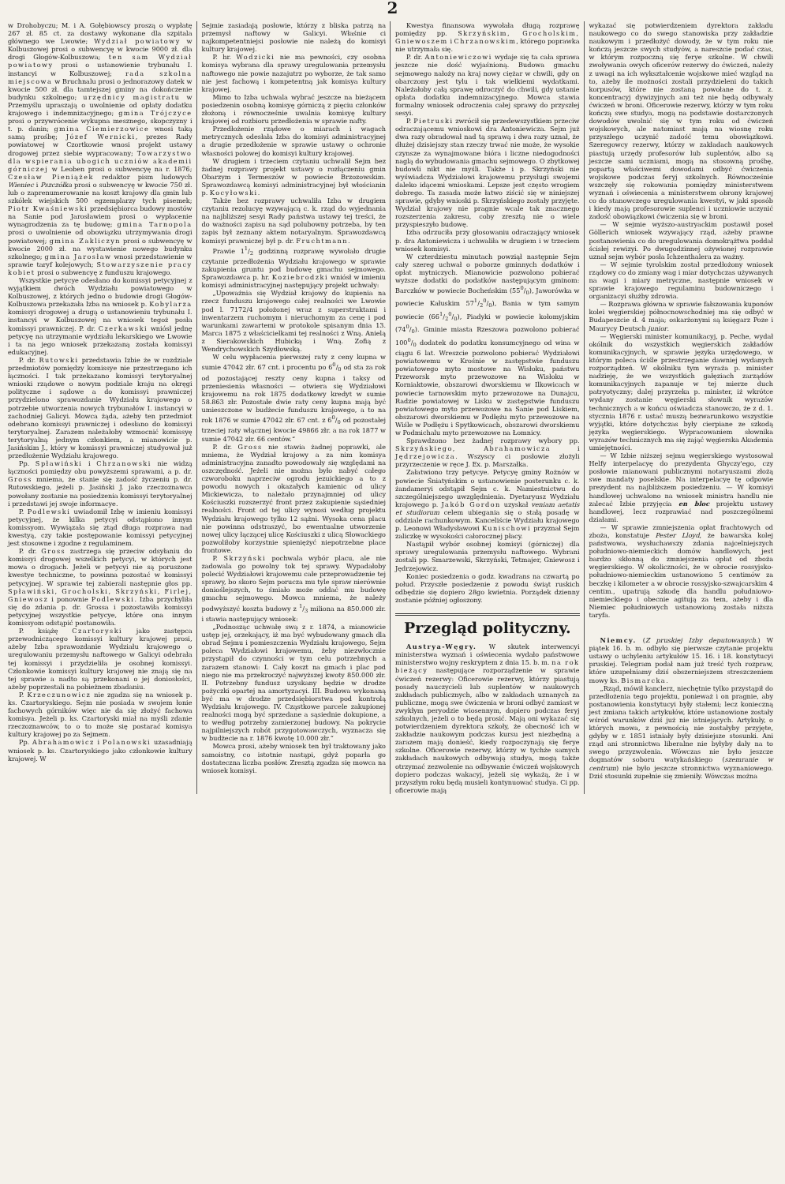2
w Drohobyczu; M. i A. Gołębiowscy proszą o wypłatę 267 zł. 85 ct. za dostawy wykonane dla szpitala głównego we Lwowie; Wydział powiatowy w Kolbuszowej prosi o subwencyę w kwocie 9000 zł. dla drogi Głogów-Kolbuszowa; ten sam Wydział powiatowy prosi o ustanowienie trybunału I. instancyi w Kolbuszowej; rada szkolna miejscowa w Bruchnalu prosi o jednorazowy datek w kwocie 500 zł. dla tamtejszej gminy na dokończenie budynku szkolnego; urzędnicy magistratu w Przemyślu upraszają o uwolnienie od opłaty dodatku krajowego i indemnizacyjnego; gmina Trójczyce prosi o przywrócenie wykupna mesznego, skopczyzny i t. p. danin; gmina Ciemierzowice wnosi taką samą prośbę; Józef Wernicki, prezes Rady powiatowej w Czortkowie wnosi projekt ustawy drogowej przez siebie wypracowany; Towarzystwo dla wspierania ubogich uczniów akademii górniczej w Leoben prosi o subwencyę na r. 1876; Czesław Pieniążek redaktor pism ludowych Wieniec i Pszczółka prosi o subwencyę w kwocie 750 zł. lub o zaprenumerowanie na koszt krajowy dla gmin lub szkółek wiejskich 500 egzemplarzy tych pisemek; Piotr Kwaśniewski przedsiębiorca budowy mostów na Sanie pod Jarosławiem prosi o wypłacenie wynagrodzenia za tę budowę; gmina Tarnopola prosi o uwolnienie od obowiązku utrzymywania drogi powiatowej; gmina Zakliczyn prosi o subwencyę w kwocie 2000 zł. na wystawienie nowego budynku szkolnego; gmina Jarosław wnosi przedstawienie w sprawie taryf kolejowych; Stowarzyszenie pracy kobiet prosi o subwencyę z funduszu krajowego.
Wszystkie petycye odesłano do komissyi petycyjnej z wyjątkiem dwóch Wydziału powiatowego w Kolbuszowej, z których jedno o budowie drogi Głogów-Kolbuszowa przekazała Izba na wniosek p. Kobylarza komissyi drogowej a drugą o ustanowieniu trybunału I. instancyi w Kolbuszowej na wniosek tegoż posła komissyi prawniczej. P. dr. Czerkawski wniósł jednę petycyę na utrzymanie wydziału lekarskiego we Lwowie i ta na jego wniosek przekazaną została komissyi edukacyjnej.
P. dr. Rutowski przedstawia Izbie że w rozdziale przedmiotów pomiędzy komissye nie przestrzegano ich łączności. I tak przekazano komissyi terytoryalnej wnioski rządowe o nowym podziale kraju na okręgi polityczne i sądowe a do komissyi prawniczej przydzielono sprawozdanie Wydziału krajowego o potrzebie utworzenia nowych trybunałów I. instancyi w zachodniej Galicyi. Mowca żąda, ażeby ten przedmiot odebrano komissyi prawniczej i odesłano do komissyi terytoryalnej. Zarazem należałoby wzmocnić komissyę terytoryalną jednym członkiem, a mianowicie p. Jasińskim J., który w komissyi prawniczej studyował już przedłożenie Wydziału krajowego.
Pp. Spławiński i Chrzanowski nie widzą łączności pomiędzy obu powyższemi sprawami, a p. dr. Gross mniema, że stanie się zadość życzeniu p. dr. Rutowskiego, jeżeli p. Jasiński J. jako rzeczoznawca powołany zostanie na posiedzenia komissyi terytoryalnej i przedstawi jej swoje informacye.
P. Podlewski uwiadomił Izbę w imieniu komissyi petycyjnej, że kilka petycyi odstąpiono innym komissyom. Wywiązała się ztąd długa rozprawa nad kwestyą, czy takie postępowanie komissyi petycyjnej jest stosowne i zgodne z regulaminem.
P. dr. Gross zastrzega się przeciw odsyłaniu do komissyi drogowej wszelkich petycyi, w których jest mowa o drogach. Jeżeli w petycyi nie są poruszone kwestye techniczne, to powinna pozostać w komissyi petycyjnej. W sprawie tej zabierali następnie głos pp. Spławiński, Grocholski, Skrzyński, Firlej, Gniewosz i ponownie Podlewski. Izba przychyliła się do zdania p. dr. Grossa i pozostawiła komissyi petycyjnej wszystkie petycye, które ona innym komissyom odstąpić postanowiła.
P. książę Czartoryski jako zastępca przewodniczącego komissyi kultury krajowej prosi, ażeby Izba sprawozdanie Wydziału krajowego o uregulowaniu przemysłu naftowego w Galicyi odebrała tej komissyi i przydzieliła je osobnej komissyi. Członkowie komissyi kultury krajowej nie znają się na tej sprawie a nadto są przekonani o jej doniosłości, ażeby poprzestali na pobieżnem zbadaniu.
P. Krzeczunowicz nie zgadza się na wniosek p. ks. Czartoryskiego. Sejm nie posiada w swojem łonie fachowych górników więc nie da się złożyć fachowa komisya. Jeżeli p. ks. Czartoryski miał na myśli zdanie rzeczoznawców, to o to może się postarać komisya kultury krajowej po za Sejmem.
Pp. Abrahamowicz i Polanowski uzasadniają wniosek p. ks. Czartoryskiego jako członkowie kultury krajowej. W
Sejmie zasiadają posłowie, którzy z bliska patrzą na przemysł naftowy w Galicyi. Właśnie ci najkompetentniejsi posłowie nie należą do komisyi kultury krajowej.
P. hr. Wodzicki nie ma pewności, czy osobna komisya wybrana dla sprawy uregulowania przemysłu naftowego nie powie nazajutrz po wyborze, że tak samo nie jest fachową i kompetentną jak komisya kultury krajowej.
Mimo to Izba uchwala wybrać jeszcze na bieżącem posiedzenin osobną komisyę górniczą z pięciu członków złożoną i równocześnie uwalnia komisyę kultury krajowej od rozbioru przedłożenia w sprawie nafty.
Przedłożenie rządowe o miarach i wagach metrycznych odesłała Izba do komisyi administracyjnej a drugie przedłożenie w sprawie ustawy o ochronie własności polowej do komisyi kultury krajowej.
W drugiem i trzeciem czytaniu uchwalił Sejm bez żadnej rozprawy projekt ustawy o rozłączeniu gmin Obarzym i Termeszów w powiecie Brzozowskim. Sprawozdawcą komisyi administracyjnej był włościanin p. Kocyłowski.
Także bez rozprawy uchwaliła Izba w drugiem czytaniu rezolucyę wzywającą c. k. rząd do wyjednania na najbliższej sesyi Rady państwa ustawy tej treści, że do ważności zapisu na sąd polubowny potrzeba, by ten zapis był zeznany aktem notaryalnym. Sprawozdawcą komisyi prawniczej był p. dr. Fruchtmann.
Prawie 11/2 godzinną rozprawę wywołało drugie czytanie przedłożenia Wydziału krajowego w sprawie zakupienia gruntu pod budowę gmachu sejmowego. Sprawozdawca p. hr. Koziebrodzki wniósł w imieniu komisyi administracyjnej następujący projekt uchwały:
„Upoważnia się Wydział krajowy do kupienia na rzecz funduszu krajowego całej realności we Lwowie pod l. 7172/4 położonej wraz z superstruktami i inwentarzem ruchomym i nieruchomym za cenę i pod warunkami zawartemi w protokole spisanym dnia 13. Marca 1875 z właścicielkami tej realności z Wną. Anielą z Sierakowskich Hubicką i Wną. Zofią z Wendrychowskich Szydłowską.
W celu wypłacenia pierwszej raty z ceny kupna w sumie 47042 złr. 67 cnt. i procentu po 60/0 od sta za rok od pozostającej reszty ceny kupna i taksy od przeniesienia własności — otwiera się Wydziałowi krajowemu na rok 1875 dodatkowy kredyt w sumie 58.863 złr. Pozostałe dwie raty ceny kupna mają być umieszczone w budżecie funduszu krajowego, a to na rok 1876 w sumie 47042 złr. 67 cnt. z 60/0 od pozostałej trzeciej raty włącznej kwocie 49866 złr. a na rok 1877 w sumie 47042 złr. 66 centów.“
P. dr. Gross nie stawia żadnej poprawki, ale mniema, że Wydział krajowy a za nim komisya administracyjna zanadto powodowały się względami na oszczędność. Jeżeli nie można było nabyć całego czworoboku naprzeciw ogrodu jezuickiego a to z powodu nowych i okazałych kamienic od ulicy Mickiewicza, to należało przynajmniej od ulicy Kościuszki rozszerzyć front przez zakupienie sąsiedniej realności. Front od tej ulicy wynosi według projektu Wydziału krajowego tylko 12 sążni. Wysoka cena placu nie powinna odstraszyć, bo ewentualne utworzenie nowej ulicy łączącej ulicę Kościuszki z ulicą Słowackiego pozwoliłoby korzystnie spieniężyć niepotrzebne place frontowe.
P. Skrzyński pochwala wybór placu, ale nie zadowala go powolny tok tej sprawy. Wypadałoby polecić Wydziałowi krajowemu całe przeprowadzenie tej sprawy, bo skoro Sejm porucza mu tyle spraw nierównie donioślejszych, to śmiało może oddać mu budowę gmachu sejmowego. Mowca mniema, że należy podwyższyć koszta budowy z 1/3 miliona na 850.000 złr. i stawia następujący wniosek:
„Podnosząc uchwałę swą z r. 1874, a mianowicie ustęp jej, orzekający, iż ma być wybudowany gmach dla obrad Sejmu i pomieszczenia Wydziału krajowego, Sejm poleca Wydziałowi krajowemu, żeby niezwłocznie przystąpił do czynności w tym celu potrzebnych a zarazem stanowi: I. Cały koszt na gmach i plac pod niego nie ma przekroczyć najwyższej kwoty 850.000 złr. II. Potrzebny fundusz uzyskany będzie w drodze pożyczki opartej na amortyzacyi. III. Budowa wykonaną być ma w drodze przedsiębiorstwa pod kontrolą Wydziału krajowego. IV. Cząstkowe parcele zakupionej realności mogą być sprzedane a sąsiednie dokupione, a to według potrzeby zamierzonej budowy. Na pokrycie najpilniejszych robót przygotowawczych, wyznacza się w budżecie na r. 1876 kwotę 10.000 złr.“
Mowca prosi, ażeby wniosek ten był traktowany jako samoistny, co istotnie nastąpi, gdyż poparła go dostateczna liczba posłów. Zresztą zgadza się mowca na wniosek komisyi.
Kwestya finansowa wywołała długą rozprawę pomiędzy pp. Skrzyńskim, Grocholskim, Gniewoszem i Chrzanowskim, którego poprawka nie utrzymała się.
P. dr. Antoniewiczowi wydaje się ta cała sprawa jeszcze nie dość wyjaśnioną. Budowa gmachu sejmowego nałoży na kraj nowy ciężar w chwili, gdy on obarczony jest tylu i tak wielkiemi wydatkami. Należałoby całą sprawę odroczyć do chwili, gdy ustanie opłata dodatku indemnizacyjnego. Mowca stawia formalny wniosek odroczenia całej sprawy do przyszłej sesyi.
P. Pietruski zwrócił się przedewszystkiem przeciw odraczającemu wnioskowi dra Antoniewicza. Sejm już dwa razy obradował nad tą sprawą i dwa razy uznał, że dłużej dzisiejszy stan rzeczy trwać nie może, że wysokie czynsze za wynajmowane bióra i liczne niedogodności naglą do wybudowania gmachu sejmowego. O zbytkowej budowli nikt nie myśli. Także i p. Skrzyński nie wyświadcza Wydziałowi krajowemu przysługi swojemi daleko idącemi wnioskami. Lepsze jest często wrogiem dobrego. Ta zasada może łatwo ziścić się w niniejszej sprawie, gdyby wnioski p. Skrzyńskiego zostały przyjęte. Wydział krajowy nie pragnie wcale tak znacznego rozszerzenia zakresu, coby zresztą nie o wiele przyspieszyło budowę.
Izba odrzuciła przy głosowaniu odraczający wniosek p. dra Antoniewicza i uchwaliła w drugiem i w trzeciem wniosek komisyi.
W czterdziestu minutach powziął następnie Sejm cały szereg uchwał o poborze gminnych dodatków i opłat mytniczych. Mianowicie pozwolono pobierać wyższe dodatki do podatków następującym gminom: Barczków w powiecie Bocheńskim (550/0), Jaworówka w powiecie Kałuskim 571/20/0), Bania w tym samym powiecie (661/20/0), Piadyki w powiecie kołomyjskim (740/0). Gminie miasta Rzeszowa pozwolono pobierać 1000/0 dodatek do podatku konsumcyjnego od wina w ciągu 6 lat. Wreszcie pozwolono pobierać Wydziałowi powiatowemu w Krośnie w zastępstwie funduszu powiatowego myto mostowe na Wisłoku, państwu Przeworsk myto przewozowe na Wisłoku w Korniaktowie, obszarowi dworskiemu w Ilkowicach w powiecie tarnowskim myto przewozowe na Dunajcu, Radzie powiatowej w Lisku w zastępstwie funduszu powiatowego myto przewozowe na Sanie pod Liskiem, obszarowi dworskiemu w Podłężu myto przewozowe na Wiśle w Podłężu i Spytkowicach, obszarowi dworskiemu w Podmichalu myto przewozowe na Łomnicy.
Sprawdzono bez żadnej rozprawy wybory pp. Skrzyńskiego, Abrahamowicza i Jędrzejowicza. Wszyscy ci posłowie złożyli przyrzeczenie w ręce J. Ex. p. Marszałka.
Załatwiono trzy petycye. Petycyę gminy Rożnów w powiecie Śniatyńskim o ustanowienie posterunku c. k. żandameryi odstąpił Sejm c. k. Namiestnictwu do szczególniejszego uwzględnienia. Dyetaryusz Wydziału krajowego p. Jakób Gordon uzyskał veniam aetatis et studiorum celem ubiegania się o stałą posadę w oddziale rachunkowym. Kanceliście Wydziału krajowego p. Leonowi Władysławowi Kunischowi przyznał Sejm zaliczkę w wysokości całorocznej płacy.
Nastąpił wybór osobnej komisyi (górniczej) dla sprawy uregulowania przemysłu naftowego. Wybrani zostali pp. Smarzewski, Skrzyński, Tetmajer, Gniewosz i Jędrzejowicz.
Koniec posiedzenia o godz. kwadrans na czwartą po połud. Przyszłe posiedzenie z powodu świąt ruskich odbędzie się dopiero 28go kwietnia. Porządek dzienny zostanie później ogłoszony.
Przegląd polityczny.
Austrya-Węgry. W skutek interwencyi ministerstwa wyznań i oświecenia wydało państwowe ministerstwo wojny reskryptem z dnia 15. b. m. na rok bieżący następujące rozporządzenie w sprawie ćwiczeń rezerwy: Oficerowie rezerwy, którzy piastują posady nauczycieli lub suplentów w naukowych zakładach publicznych, albo w zakładach uznanych za publiczne, mogą swe ćwiczenia w broni odbyć zamiast w zwykłym peryodzie wiosennym, dopiero podczas feryj szkolnych, jeżeli o to będą prosić. Mają oni wykazać się potwierdzeniem dyrektora szkoły, że obecność ich w zakładzie naukowym podczas kursu jest niezbędną a zarazem mają donieść, kiedy rozpoczynają się ferye szkolne. Oficerowie rezerwy, którzy w tychże samych zakładach naukowych odbywają studya, mogą także otrzymać zezwolenie na odbywanie ćwiczeń wojskowych dopiero podczas wakacyj, jeżeli się wykażą, że i w przyszłym roku będą musieli kontynuować studya. Ci pp. oficerowie mają
wykazać się potwierdzeniem dyrektora zakładu naukowego co do swego stanowiska przy zakładzie naukowym i przedłożyć dowody, że w tym roku nie kończą jeszcze swych studyów, a nareszcie podać czas, w którym rozpoczną się ferye szkolne. W chwili zwoływania owych oficerów rezerwy do ćwiczeń, należy z uwagi na ich wykształcenie wojskowe mieć wzgląd na to, ażeby ile możności zostali przydzieleni do takich korpusów, które nie zostaną powołane do t. z. koncentracyj dywizyjnych ani też nie będą odbywały ćwiczeń w broni. Oficerowie rezerwy, którzy w tym roku kończą swe studya, mogą na podstawie dostarczonych dowodów uwolnić się w tym roku od ćwiczeń wojskowych, ale natomiast mają na wiosnę roku przyszłego uczynić zadość temu obowiązkowi. Szeregowcy rezerwy, którzy w zakładach naukowych piastują urzędy profesorów lub suplentów, albo są jeszcze sami uczniami, mogą na stosowną prośbę, popartą właściwemi dowodami odbyć ćwiczenia wojskowe podczas feryj szkolnych. Równocześnie wszczęły się rokowania pomiędzy ministerstwem wyznań i oświecenia a ministerstwem obrony krajowej co do stanowczego uregulowania kwestyi, w jaki sposób i kiedy mają profesorowie suplenci i uczniowie uczynić zadość obowiązkowi ćwiczenia się w broni.
— W sejmie wyższo-austryackim postawił poseł Göllerich wniosek wzywający rząd, ażeby prawne postanowienia co do uregulowania domokrążtwa poddał ścisłej rewizyi. Po dwugodzinnej ożywionej rozprawie uznał sejm wybór posła Ichzenthalera za ważny.
— W sejmie tyrolskim został przedłożony wniosek rządowy co do zmiany wag i miar dotychczas używanych na wagi i miary metryczne, następnie wniosek w sprawie krajowego regulaminu budowniczego i organizacyi służby zdrowia.
— Rozprawa główna w sprawie fałszowania kuponów kolei węgierskiej północnowschodniej ma się odbyć w Budapeszcie d. 4 maja; oskarżonymi są księgarz Poze i Maurycy Deutsch junior.
— Węgierski minister komunikacyj, p. Peche, wydał okólnik do wszystkich węgierskich zakładów komunikacyjnych, w sprawie języka urzędowego, w którym poleca ściśle przestrzeganie dawniej wydanych rozporządzeń. W okólniku tym wyraża p. minister nadzieję, że we wszystkich gałęziach zarządów komunikacyjnych zapanuje w tej mierze duch patryotyczny; dalej przyrzeka p. minister, iż wkrótce wydany zostanie węgierski słownik wyrazów technicznych a w końcu oświadcza stanowczo, że z d. 1. stycznia 1876 r. ustać muszą bezwarunkowo wszystkie wyjątki, które dotychczas były cierpiane ze szkodą języka węgierskiego. Wypracowaniem słownika wyrazów technicznych ma się zająć węgierska Akademia umiejętności.
— W Izbie niższej sejmu węgierskiego wystosował Helfy interpelacyę do prezydenta Ghyczy'ego, czy posłowie mianowani publicznymi notaryuszami złożą swe mandaty poselskie. Na interpelacyę tę odpowie prezydent na najbliższem posiedzeniu. — W komisyi handlowej uchwalono na wniosek ministra handlu nie zalecać Izbie przyjęcia en bloc projektu ustawy handlowej, lecz rozprawiać nad poszczególnemi działami.
— W sprawie zmniejszenia opłat frachtowych od zboża, konstatuje Pester Lloyd, że bawarska kolej państwowa, wysłuchawszy zdania najcelniejszych południowo-niemieckich domów handlowych, jest bardzo skłonną do zmniejszenia opłat od zboża węgierskiego. W okoliczności, że w obrocie rossyjsko-południowo-niemieckim ustanowiono 5 centimów za beczkę i kilometer a w obrocie rossyjsko-szwajcarskim 4 centim., upatrują szkodę dla handlu południowo-niemieckiego i obecnie agitują za tem, ażeby i dla Niemiec południowych ustanowioną została niższa taryfa.
Niemcy. (Z pruskiej Izby deputowanych.) W piątek 16. b. m. odbyło się pierwsze czytanie projektu ustawy o uchyleniu artykułów 15. 16. i 18. konstytucyi pruskiej. Telegram podał nam już treść tych rozpraw, które uzupełniamy dziś obszerniejszem streszczeniem mowy ks. Bismarcka.
„Rząd, mówił kanclerz, niechętnie tylko przystąpił do przedłożenia tego projektu, ponieważ i on pragnie, aby postanowienia konstytucyi były stałemi; lecz konieczną jest zmiana takich artykułów, które ustanowione zostały wśród warunków dziś już nie istniejących. Artykuły, o których mowa, z pewnością nie zostałyby przyjęte, gdyby w r. 1851 istniały były dzisiejsze stosunki. Ani rząd ani stronnictwa liberalne nie byłyby dały na to swego przyzwolenia. Wówczas nie było jeszcze dogmatów soboru watykańskiego (szemranie w centrum) nie było jeszcze stronnictwa wyznaniowego. Dziś stosunki zupełnie się zmieniły. Wówczas można